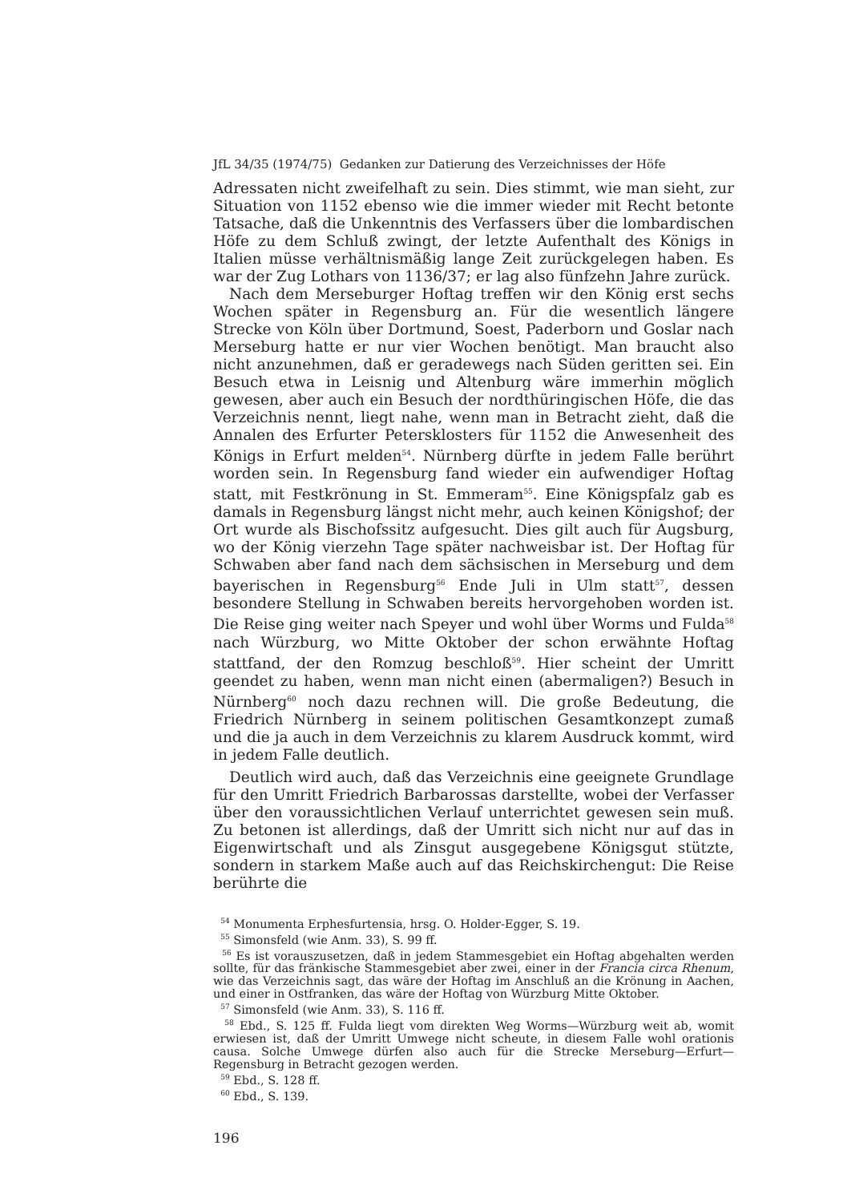JfL 34/35 (1974/75) Gedanken zur Datierung des Verzeichnisses der Höfe
Adressaten nicht zweifelhaft zu sein. Dies stimmt, wie man sieht, zur Situation von 1152 ebenso wie die immer wieder mit Recht betonte Tatsache, daß die Unkenntnis des Verfassers über die lombardischen Höfe zu dem Schluß zwingt, der letzte Aufenthalt des Königs in Italien müsse verhältnismäßig lange Zeit zurückgelegen haben. Es war der Zug Lothars von 1136/37; er lag also fünfzehn Jahre zurück.
Nach dem Merseburger Hoftag treffen wir den König erst sechs Wochen später in Regensburg an. Für die wesentlich längere Strecke von Köln über Dortmund, Soest, Paderborn und Goslar nach Merseburg hatte er nur vier Wochen benötigt. Man braucht also nicht anzunehmen, daß er geradewegs nach Süden geritten sei. Ein Besuch etwa in Leisnig und Altenburg wäre immerhin möglich gewesen, aber auch ein Besuch der nordthüringischen Höfe, die das Verzeichnis nennt, liegt nahe, wenn man in Betracht zieht, daß die Annalen des Erfurter Petersklosters für 1152 die Anwesenheit des Königs in Erfurt melden<sup>54</sup>. Nürnberg dürfte in jedem Falle berührt worden sein. In Regensburg fand wieder ein aufwendiger Hoftag statt, mit Festkrönung in St. Emmeram<sup>55</sup>. Eine Königspfalz gab es damals in Regensburg längst nicht mehr, auch keinen Königshof; der Ort wurde als Bischofssitz aufgesucht. Dies gilt auch für Augsburg, wo der König vierzehn Tage später nachweisbar ist. Der Hoftag für Schwaben aber fand nach dem sächsischen in Merseburg und dem bayerischen in Regensburg<sup>56</sup> Ende Juli in Ulm statt<sup>57</sup>, dessen besondere Stellung in Schwaben bereits hervorgehoben worden ist. Die Reise ging weiter nach Speyer und wohl über Worms und Fulda<sup>58</sup> nach Würzburg, wo Mitte Oktober der schon erwähnte Hoftag stattfand, der den Romzug beschloß<sup>59</sup>. Hier scheint der Umritt geendet zu haben, wenn man nicht einen (abermaligen?) Besuch in Nürnberg<sup>60</sup> noch dazu rechnen will. Die große Bedeutung, die Friedrich Nürnberg in seinem politischen Gesamtkonzept zumaß und die ja auch in dem Verzeichnis zu klarem Ausdruck kommt, wird in jedem Falle deutlich.
Deutlich wird auch, daß das Verzeichnis eine geeignete Grundlage für den Umritt Friedrich Barbarossas darstellte, wobei der Verfasser über den voraussichtlichen Verlauf unterrichtet gewesen sein muß. Zu betonen ist allerdings, daß der Umritt sich nicht nur auf das in Eigenwirtschaft und als Zinsgut ausgegebene Königsgut stützte, sondern in starkem Maße auch auf das Reichskirchengut: Die Reise berührte die
<sup>54</sup> Monumenta Erphesfurtensia, hrsg. O. Holder-Egger, S. 19.
<sup>55</sup> Simonsfeld (wie Anm. 33), S. 99 ff.
<sup>56</sup> Es ist vorauszusetzen, daß in jedem Stammesgebiet ein Hoftag abgehalten werden sollte, für das fränkische Stammesgebiet aber zwei, einer in der Francia circa Rhenum, wie das Verzeichnis sagt, das wäre der Hoftag im Anschluß an die Krönung in Aachen, und einer in Ostfranken, das wäre der Hoftag von Würzburg Mitte Oktober.
<sup>57</sup> Simonsfeld (wie Anm. 33), S. 116 ff.
<sup>58</sup> Ebd., S. 125 ff. Fulda liegt vom direkten Weg Worms—Würzburg weit ab, womit erwiesen ist, daß der Umritt Umwege nicht scheute, in diesem Falle wohl orationis causa. Solche Umwege dürfen also auch für die Strecke Merseburg—Erfurt—Regensburg in Betracht gezogen werden.
<sup>59</sup> Ebd., S. 128 ff.
<sup>60</sup> Ebd., S. 139.
196